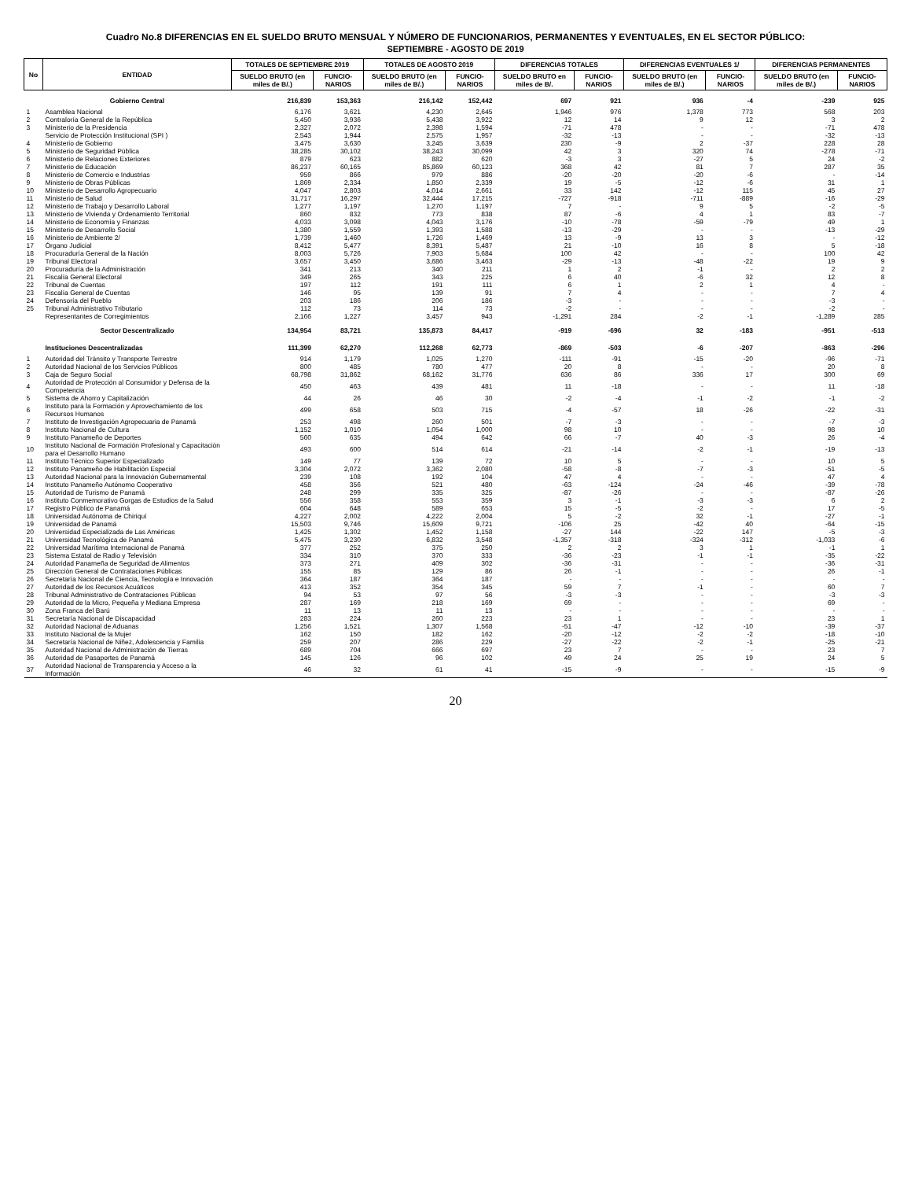Cuadro No.8 DIFERENCIAS EN EL SUELDO BRUTO MENSUAL Y NÚMERO DE FUNCIONARIOS, PERMANENTES Y EVENTUALES, EN EL SECTOR PÚBLICO:
SEPTIEMBRE - AGOSTO DE 2019
| No | ENTIDAD | TOTALES DE SEPTIEMBRE 2019 | | TOTALES DE AGOSTO 2019 | | DIFERENCIAS TOTALES | | DIFERENCIAS EVENTUALES 1/ | | DIFERENCIAS PERMANENTES | |
| --- | --- | --- | --- | --- | --- | --- | --- | --- | --- | --- | --- |
| | | SUELDO BRUTO (en miles de B/.) | FUNCIO- NARIOS | SUELDO BRUTO (en miles de B/.) | FUNCIO- NARIOS | SUELDO BRUTO en miles de B/. | FUNCIO- NARIOS | SUELDO BRUTO (en miles de B/.) | FUNCIO- NARIOS | SUELDO BRUTO (en miles de B/.) | FUNCIO- NARIOS |
| | Gobierno Central | 216,839 | 153,363 | 216,142 | 152,442 | 697 | 921 | 936 | -4 | -239 | 925 |
| 1 | Asamblea Nacional | 6,176 | 3,621 | 4,230 | 2,645 | 1,946 | 976 | 1,378 | 773 | 568 | 203 |
| 2 | Contraloría General de la República | 5,450 | 3,936 | 5,438 | 3,922 | 12 | 14 | 9 | 12 | 3 | 2 |
| 3 | Ministerio de la Presidencia | 2,327 | 2,072 | 2,398 | 1,594 | -71 | 478 | - | - | -71 | 478 |
| | Servicio de Protección Institucional (SPI ) | 2,543 | 1,944 | 2,575 | 1,957 | -32 | -13 | - | - | -32 | -13 |
| 4 | Ministerio de Gobierno | 3,475 | 3,630 | 3,245 | 3,639 | 230 | -9 | 2 | -37 | 228 | 28 |
| 5 | Ministerio de Seguridad Pública | 38,285 | 30,102 | 38,243 | 30,099 | 42 | 3 | 320 | 74 | -278 | -71 |
| 6 | Ministerio de Relaciones Exteriores | 879 | 623 | 882 | 620 | -3 | 3 | -27 | 5 | 24 | -2 |
| 7 | Ministerio de Educación | 86,237 | 60,165 | 85,869 | 60,123 | 368 | 42 | 81 | 7 | 287 | 35 |
| 8 | Ministerio de Comercio e Industrias | 959 | 866 | 979 | 886 | -20 | -20 | -20 | -6 | - | -14 |
| 9 | Ministerio de Obras Públicas | 1,869 | 2,334 | 1,850 | 2,339 | 19 | -5 | -12 | -6 | 31 | 1 |
| 10 | Ministerio de Desarrollo Agropecuario | 4,047 | 2,803 | 4,014 | 2,661 | 33 | 142 | -12 | 115 | 45 | 27 |
| 11 | Ministerio de Salud | 31,717 | 16,297 | 32,444 | 17,215 | -727 | -918 | -711 | -889 | -16 | -29 |
| 12 | Ministerio de Trabajo y Desarrollo Laboral | 1,277 | 1,197 | 1,270 | 1,197 | 7 | - | 9 | 5 | -2 | -5 |
| 13 | Ministerio de Vivienda y Ordenamiento Territorial | 860 | 832 | 773 | 838 | 87 | -6 | 4 | 1 | 83 | -7 |
| 14 | Ministerio de Economía y Finanzas | 4,033 | 3,098 | 4,043 | 3,176 | -10 | -78 | -59 | -79 | 49 | 1 |
| 15 | Ministerio de Desarrollo Social | 1,380 | 1,559 | 1,393 | 1,588 | -13 | -29 | - | - | -13 | -29 |
| 16 | Ministerio de Ambiente 2/ | 1,739 | 1,460 | 1,726 | 1,469 | 13 | -9 | 13 | 3 | - | -12 |
| 17 | Órgano Judicial | 8,412 | 5,477 | 8,391 | 5,487 | 21 | -10 | 16 | 8 | 5 | -18 |
| 18 | Procuraduría General de la Nación | 8,003 | 5,726 | 7,903 | 5,684 | 100 | 42 | - | - | 100 | 42 |
| 19 | Tribunal Electoral | 3,657 | 3,450 | 3,686 | 3,463 | -29 | -13 | -48 | -22 | 19 | 9 |
| 20 | Procuraduría de la Administración | 341 | 213 | 340 | 211 | 1 | 2 | -1 | - | 2 | 2 |
| 21 | Fiscalía General Electoral | 349 | 265 | 343 | 225 | 6 | 40 | -6 | 32 | 12 | 8 |
| 22 | Tribunal de Cuentas | 197 | 112 | 191 | 111 | 6 | 1 | 2 | 1 | 4 | - |
| 23 | Fiscalía General de Cuentas | 146 | 95 | 139 | 91 | 7 | 4 | - | - | 7 | 4 |
| 24 | Defensoría del Pueblo | 203 | 186 | 206 | 186 | -3 | - | - | - | -3 | - |
| 25 | Tribunal Administrativo Tributario | 112 | 73 | 114 | 73 | -2 | - | - | - | -2 | - |
| | Representantes de Corregimientos | 2,166 | 1,227 | 3,457 | 943 | -1,291 | 284 | -2 | -1 | -1,289 | 285 |
| | Sector Descentralizado | 134,954 | 83,721 | 135,873 | 84,417 | -919 | -696 | 32 | -183 | -951 | -513 |
| | Instituciones Descentralizadas | 111,399 | 62,270 | 112,268 | 62,773 | -869 | -503 | -6 | -207 | -863 | -296 |
| 1 | Autoridad del Tránsito y Transporte Terrestre | 914 | 1,179 | 1,025 | 1,270 | -111 | -91 | -15 | -20 | -96 | -71 |
| 2 | Autoridad Nacional de los Servicios Públicos | 800 | 485 | 780 | 477 | 20 | 8 | - | - | 20 | 8 |
| 3 | Caja de Seguro Social | 68,798 | 31,862 | 68,162 | 31,776 | 636 | 86 | 336 | 17 | 300 | 69 |
| 4 | Autoridad de Protección al Consumidor y Defensa de la Competencia | 450 | 463 | 439 | 481 | 11 | -18 | - | - | 11 | -18 |
| 5 | Sistema de Ahorro y Capitalización | 44 | 26 | 46 | 30 | -2 | -4 | -1 | -2 | -1 | -2 |
| 6 | Instituto para la Formación y Aprovechamiento de los Recursos Humanos | 499 | 658 | 503 | 715 | -4 | -57 | 18 | -26 | -22 | -31 |
| 7 | Instituto de Investigación Agropecuaria de Panamá | 253 | 498 | 260 | 501 | -7 | -3 | - | - | -7 | -3 |
| 8 | Instituto Nacional de Cultura | 1,152 | 1,010 | 1,054 | 1,000 | 98 | 10 | - | - | 98 | 10 |
| 9 | Instituto Panameño de Deportes | 560 | 635 | 494 | 642 | 66 | -7 | 40 | -3 | 26 | -4 |
| 10 | Instituto Nacional de Formación Profesional y Capacitación para el Desarrollo Humano | 493 | 600 | 514 | 614 | -21 | -14 | -2 | -1 | -19 | -13 |
| 11 | Instituto Técnico Superior Especializado | 149 | 77 | 139 | 72 | 10 | 5 | - | - | 10 | 5 |
| 12 | Instituto Panameño de Habilitación Especial | 3,304 | 2,072 | 3,362 | 2,080 | -58 | -8 | -7 | -3 | -51 | -5 |
| 13 | Autoridad Nacional para la Innovación Gubernamental | 239 | 108 | 192 | 104 | 47 | 4 | - | - | 47 | 4 |
| 14 | Instituto Panameño Autónomo Cooperativo | 458 | 356 | 521 | 480 | -63 | -124 | -24 | -46 | -39 | -78 |
| 15 | Autoridad de Turismo de Panamá | 248 | 299 | 335 | 325 | -87 | -26 | - | - | -87 | -26 |
| 16 | Instituto Conmemorativo Gorgas de Estudios de la Salud | 556 | 358 | 553 | 359 | 3 | -1 | -3 | -3 | 6 | 2 |
| 17 | Registro Público de Panamá | 604 | 648 | 589 | 653 | 15 | -5 | -2 | - | 17 | -5 |
| 18 | Universidad Autónoma de Chiriquí | 4,227 | 2,002 | 4,222 | 2,004 | 5 | -2 | 32 | -1 | -27 | -1 |
| 19 | Universidad de Panamá | 15,503 | 9,746 | 15,609 | 9,721 | -106 | 25 | -42 | 40 | -64 | -15 |
| 20 | Universidad Especializada de Las Américas | 1,425 | 1,302 | 1,452 | 1,158 | -27 | 144 | -22 | 147 | -5 | -3 |
| 21 | Universidad Tecnológica de Panamá | 5,475 | 3,230 | 6,832 | 3,548 | -1,357 | -318 | -324 | -312 | -1,033 | -6 |
| 22 | Universidad Marítima Internacional de Panamá | 377 | 252 | 375 | 250 | 2 | 2 | 3 | 1 | -1 | 1 |
| 23 | Sistema Estatal de Radio y Televisión | 334 | 310 | 370 | 333 | -36 | -23 | -1 | -1 | -35 | -22 |
| 24 | Autoridad Panameña de Seguridad de Alimentos | 373 | 271 | 409 | 302 | -36 | -31 | - | - | -36 | -31 |
| 25 | Dirección General de Contrataciones Públicas | 155 | 85 | 129 | 86 | 26 | -1 | - | - | 26 | -1 |
| 26 | Secretaría Nacional de Ciencia, Tecnología e Innovación | 364 | 187 | 364 | 187 | - | - | - | - | - | - |
| 27 | Autoridad de los Recursos Acuáticos | 413 | 352 | 354 | 345 | 59 | 7 | -1 | - | 60 | 7 |
| 28 | Tribunal Administrativo de Contrataciones Públicas | 94 | 53 | 97 | 56 | -3 | -3 | - | - | -3 | -3 |
| 29 | Autoridad de la Micro, Pequeña y Mediana Empresa | 287 | 169 | 218 | 169 | 69 | - | - | - | 69 | - |
| 30 | Zona Franca del Barú | 11 | 13 | 11 | 13 | - | - | - | - | - | - |
| 31 | Secretaría Nacional de Discapacidad | 283 | 224 | 260 | 223 | 23 | 1 | - | - | 23 | 1 |
| 32 | Autoridad Nacional de Aduanas | 1,256 | 1,521 | 1,307 | 1,568 | -51 | -47 | -12 | -10 | -39 | -37 |
| 33 | Instituto Nacional de la Mujer | 162 | 150 | 182 | 162 | -20 | -12 | -2 | -2 | -18 | -10 |
| 34 | Secretaría Nacional de Niñez, Adolescencia y Familia | 259 | 207 | 286 | 229 | -27 | -22 | -2 | -1 | -25 | -21 |
| 35 | Autoridad Nacional de Administración de Tierras | 689 | 704 | 666 | 697 | 23 | 7 | - | - | 23 | 7 |
| 36 | Autoridad de Pasaportes de Panamá | 145 | 126 | 96 | 102 | 49 | 24 | 25 | 19 | 24 | 5 |
| 37 | Autoridad Nacional de Transparencia y Acceso a la Información | 46 | 32 | 61 | 41 | -15 | -9 | - | - | -15 | -9 |
20